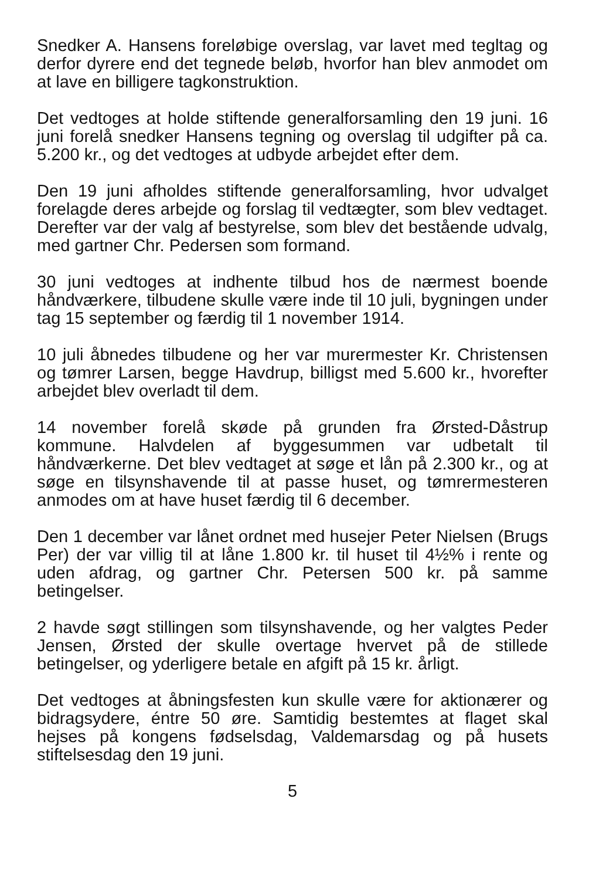Snedker A. Hansens foreløbige overslag, var lavet med tegltag og derfor dyrere end det tegnede beløb, hvorfor han blev anmodet om at lave en billigere tagkonstruktion.
Det vedtoges at holde stiftende generalforsamling den 19 juni. 16 juni forelå snedker Hansens tegning og overslag til udgifter på ca. 5.200 kr., og det vedtoges at udbyde arbejdet efter dem.
Den 19 juni afholdes stiftende generalforsamling, hvor udvalget forelagde deres arbejde og forslag til vedtægter, som blev vedtaget. Derefter var der valg af bestyrelse, som blev det bestående udvalg, med gartner Chr. Pedersen som formand.
30 juni vedtoges at indhente tilbud hos de nærmest boende håndværkere, tilbudene skulle være inde til 10 juli, bygningen under tag 15 september og færdig til 1 november 1914.
10 juli åbnedes tilbudene og her var murermester Kr. Christensen og tømrer Larsen, begge Havdrup, billigst med 5.600 kr., hvorefter arbejdet blev overladt til dem.
14 november forelå skøde på grunden fra Ørsted-Dåstrup kommune. Halvdelen af byggesummen var udbetalt til håndværkerne. Det blev vedtaget at søge et lån på 2.300 kr., og at søge en tilsynshavende til at passe huset, og tømrermesteren anmodes om at have huset færdig til 6 december.
Den 1 december var lånet ordnet med husejer Peter Nielsen (Brugs Per) der var villig til at låne 1.800 kr. til huset til 4½% i rente og uden afdrag, og gartner Chr. Petersen 500 kr. på samme betingelser.
2 havde søgt stillingen som tilsynshavende, og her valgtes Peder Jensen, Ørsted der skulle overtage hvervet på de stillede betingelser, og yderligere betale en afgift på 15 kr. årligt.
Det vedtoges at åbningsfesten kun skulle være for aktionærer og bidragsydere, éntre 50 øre. Samtidig bestemtes at flaget skal hejses på kongens fødselsdag, Valdemarsdag og på husets stiftelsesdag den 19 juni.
5